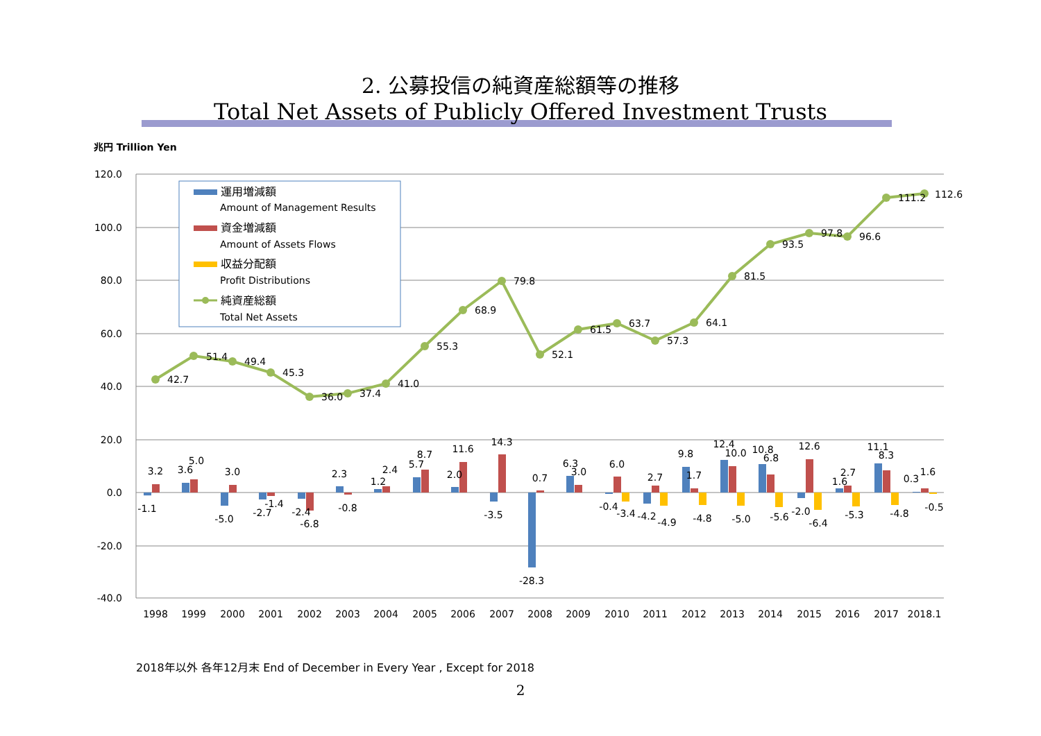2. 公募投信の純資産総額等の推移
Total Net Assets of Publicly Offered Investment Trusts
兆円 Trillion Yen
120.0
100.0
80.0
60.0
40.0
20.0
0.0
-20.0
-40.0
42.7
51.4
49.4
45.3
36.0
37.4
41.0
55.3
68.9
79.8
52.1
61.5
63.7
57.3
64.1
81.5
93.5
97.8
96.6
111.2
112.6
-1.1
3.2
3.6
5.0
-5.0
3.0
-2.7
-1.4
-2.4
-6.8
2.3
-0.8
1.2
2.4
5.7
8.7
2.0
11.6
-3.5
14.3
-28.3
0.7
6.3
3.0
-0.4
6.0
-3.4
-4.2
2.7
-4.9
9.8
1.7
-4.8
12.4
10.0
-5.0
10.8
6.8
-5.6
-2.0
12.6
-6.4
1.6
2.7
-5.3
11.1
8.3
-4.8
0.3
1.6
-0.5
1998
1999
2000
2001
2002
2003
2004
2005
2006
2007
2008
2009
2010
2011
2012
2013
2014
2015
2016
2017
2018.1
運用増減額
Amount of Management Results
資金増減額
Amount of Assets Flows
収益分配額
Profit Distributions
純資産総額
Total Net Assets
2018年以外 各年12月末 End of December in Every Year , Except for 2018
2